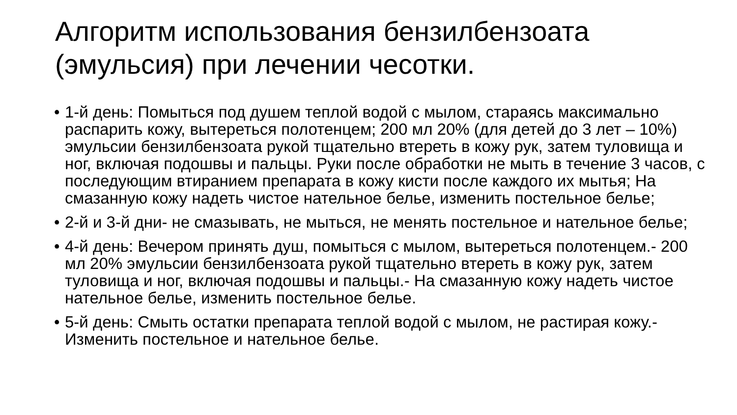Алгоритм использования бензилбензоата
(эмульсия) при лечении чесотки.
• 1-й день: Помыться под душем теплой водой с мылом, стараясь максимально распарить кожу, вытереться полотенцем; 200 мл 20% (для детей до 3 лет – 10%) эмульсии бензилбензоата рукой тщательно втереть в кожу рук, затем туловища и ног, включая подошвы и пальцы. Руки после обработки не мыть в течение 3 часов, с последующим втиранием препарата в кожу кисти после каждого их мытья; На смазанную кожу надеть чистое нательное белье, изменить постельное белье;
• 2-й и 3-й дни- не смазывать, не мыться, не менять постельное и нательное белье;
• 4-й день: Вечером принять душ, помыться с мылом, вытереться полотенцем.- 200 мл 20% эмульсии бензилбензоата рукой тщательно втереть в кожу рук, затем туловища и ног, включая подошвы и пальцы.- На смазанную кожу надеть чистое нательное белье, изменить постельное белье.
• 5-й день: Смыть остатки препарата теплой водой с мылом, не растирая кожу.- Изменить постельное и нательное белье.